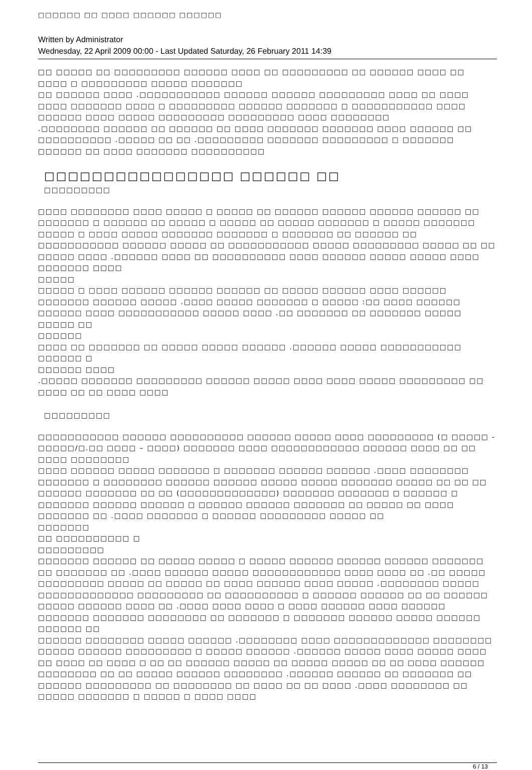□□□□□□ □□ □□□□ □□□□□□ □□□□□□
Written by Administrator
Wednesday, 22 April 2009 00:00 - Last Updated Saturday, 26 February 2011 14:39
□□ □□□□□ □□ □□□□□□□□□ □□□□□□ □□□□ □□ □□□□□□□□□ □□ □□□□□□ □□□□ □□ □□□□ □ □□□□□□□□□ □□□□□ □□□□□□□
□□ □□□□□□ □□□□ .□□□□□□□□□□□ □□□□□□ □□□□□□ □□□□□□□□□ □□□□ □□ □□□□ □□□□ □□□□□□□ □□□□ □ □□□□□□□□□ □□□□□□ □□□□□□□ □ □□□□□□□□□□□ □□□□ □□□□□□ □□□□ □□□□□ □□□□□□□□□ □□□□□□□□□ □□□□ □□□□□□□□
.□□□□□□□□ □□□□□□ □□ □□□□□□ □□ □□□□ □□□□□□□ □□□□□□□ □□□□ □□□□□□ □□ □□□□□□□□□□ .□□□□□ □□ □□ .□□□□□□□□□ □□□□□□□ □□□□□□□□□ □ □□□□□□□ □□□□□□ □□ □□□□ □□□□□□□ □□□□□□□□□□
□□□□□□□□□□□□□□□□ □□□□□□ □□
□□□□□□□□□
□□□□ □□□□□□□□ □□□□ □□□□□ □ □□□□□ □□ □□□□□□ □□□□□□ □□□□□□ □□□□□□ □□ □□□□□□□ □ □□□□□□ □□ □□□□□ □ □□□□□ □□ □□□□□ □□□□□□□ □ □□□□□ □□□□□□□ □□□□□ □ □□□□ □□□□□ □□□□□□□ □□□□□□□ □ □□□□□□□ □□ □□□□□□ □□ □□□□□□□□□□□ □□□□□□ □□□□□ □□ □□□□□□□□□□□ □□□□□ □□□□□□□□□ □□□□□ □□ □□ □□□□□ □□□□ .□□□□□□ □□□□ □□ □□□□□□□□□□ □□□□ □□□□□□ □□□□□ □□□□□ □□□□ □□□□□□□ □□□□
□□□□□
□□□□□ □ □□□□ □□□□□□ □□□□□□ □□□□□□ □□ □□□□□ □□□□□□ □□□□ □□□□□□ □□□□□□□ □□□□□□ □□□□□ .□□□□ □□□□□ □□□□□□□ □ □□□□□ :□□ □□□□ □□□□□□ □□□□□□ □□□□ □□□□□□□□□□□ □□□□□ □□□□ .□□ □□□□□□□ □□ □□□□□□□ □□□□□ □□□□□ □□
□□□□□□
□□□□ □□ □□□□□□□ □□ □□□□□ □□□□□ □□□□□□ .□□□□□□ □□□□□ □□□□□□□□□□□ □□□□□□ □
□□□□□□ □□□□
.□□□□□ □□□□□□□ □□□□□□□□□ □□□□□□ □□□□□ □□□□ □□□□ □□□□□ □□□□□□□□□ □□ □□□□ □□ □□ □□□□ □□□□
□□□□□□□□□
□□□□□□□□□□□ □□□□□□ □□□□□□□□□□ □□□□□□ □□□□□ □□□□ □□□□□□□□□ (□ □□□□□ - □□□□□/□.□□ □□□□ – □□□□) □□□□□□□ □□□□ □□□□□□□□□□□□ □□□□□□ □□□□ □□ □□ □□□□ □□□□□□□□
□□□□ □□□□□□ □□□□□ □□□□□□□ □ □□□□□□□ □□□□□□ □□□□□□ .□□□□ □□□□□□□□ □□□□□□□ □ □□□□□□□□ □□□□□□ □□□□□□ □□□□□ □□□□□ □□□□□□□ □□□□□ □□ □□ □□ □□□□□□ □□□□□□□ □□ □□ (□□□□□□□□□□□□□) □□□□□□□ □□□□□□□ □ □□□□□□ □ □□□□□□□ □□□□□□ □□□□□□ □ □□□□□□ □□□□□□ □□□□□□□ □□ □□□□□ □□ □□□□ □□□□□□□ □□ .□□□□ □□□□□□□ □ □□□□□□ □□□□□□□□□ □□□□□ □□
□□□□□□□
□□ □□□□□□□□□□ □
□□□□□□□□□
□□□□□□□ □□□□□□ □□ □□□□□ □□□□□ □ □□□□□ □□□□□□ □□□□□□ □□□□□□ □□□□□□□ □□ □□□□□□□ □□ .□□□□ □□□□□□ □□□□□ □□□□□□□□□□□□ □□□□ □□□□ □□ .□□ □□□□□ □□□□□□□□□ □□□□□ □□ □□□□□ □□ □□□□ □□□□□□ □□□□ □□□□□ .□□□□□□□□ □□□□□ □□□□□□□□□□□□□ □□□□□□□□□ □□ □□□□□□□□□□ □ □□□□□□ □□□□□□ □□ □□ □□□□□□ □□□□□ □□□□□□ □□□□ □□ .□□□□ □□□□ □□□□ □ □□□□ □□□□□□ □□□□ □□□□□□ □□□□□□□ □□□□□□□ □□□□□□□□ □□ □□□□□□□ □ □□□□□□□ □□□□□□ □□□□□ □□□□□□
□□□□□□ □□
□□□□□□ □□□□□□□□ □□□□□ □□□□□□ .□□□□□□□□ □□□□ □□□□□□□□□□□□□ □□□□□□□□ □□□□□ □□□□□□ □□□□□□□□□ □ □□□□□ □□□□□□ .□□□□□□ □□□□□ □□□□ □□□□□ □□□□ □□ □□□□ □□ □□□□ □ □□ □□ □□□□□□ □□□□□ □□ □□□□□ □□□□□ □□ □□ □□□□ □□□□□□ □□□□□□□□ □□ □□ □□□□□ □□□□□□ □□□□□□□□ .□□□□□□ □□□□□□ □□ □□□□□□□ □□ □□□□□□ □□□□□□□□□ □□ □□□□□□□□ □□ □□□□ □□ □□ □□□□ .□□□□ □□□□□□□□ □□ □□□□□ □□□□□□□ □ □□□□□ □ □□□□ □□□□
6 / 13